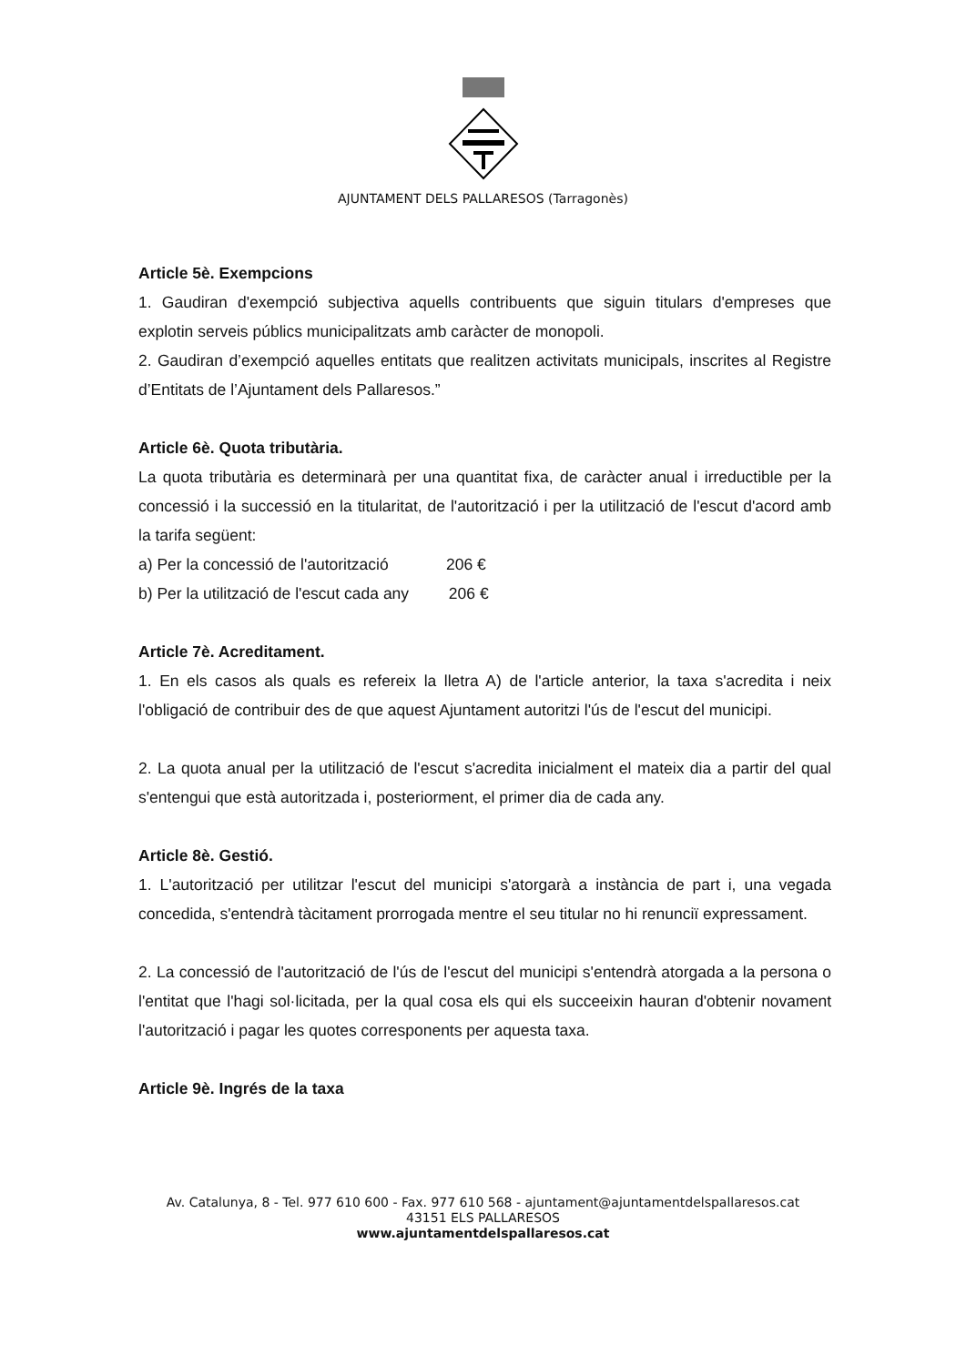AJUNTAMENT DELS PALLARESOS (Tarragonès)
Article 5è. Exempcions
1. Gaudiran d'exempció subjectiva aquells contribuents que siguin titulars d'empreses que explotin serveis públics municipalitzats amb caràcter de monopoli.
2. Gaudiran d’exempció aquelles entitats que realitzen activitats municipals, inscrites al Registre d’Entitats de l’Ajuntament dels Pallaresos.”
Article 6è. Quota tributària.
La quota tributària es determinarà per una quantitat fixa, de caràcter anual i irreductible per la concessió i la successió en la titularitat, de l'autorització i per la utilització de l'escut d'acord amb la tarifa següent:
a) Per la concessió de l'autorització 206 €
b) Per la utilització de l'escut cada any 206 €
Article 7è. Acreditament.
1. En els casos als quals es refereix la lletra A) de l'article anterior, la taxa s'acredita i neix l'obligació de contribuir des de que aquest Ajuntament autoritzi l'ús de l'escut del municipi.
2. La quota anual per la utilització de l'escut s'acredita inicialment el mateix dia a partir del qual s'entengui que està autoritzada i, posteriorment, el primer dia de cada any.
Article 8è. Gestió.
1. L'autorització per utilitzar l'escut del municipi s'atorgarà a instància de part i, una vegada concedida, s'entendrà tàcitament prorrogada mentre el seu titular no hi renunciï expressament.
2. La concessió de l'autorització de l'ús de l'escut del municipi s'entendrà atorgada a la persona o l'entitat que l'hagi sol·licitada, per la qual cosa els qui els succeeixin hauran d'obtenir novament l'autorització i pagar les quotes corresponents per aquesta taxa.
Article 9è. Ingrés de la taxa
Av. Catalunya, 8 - Tel. 977 610 600 - Fax. 977 610 568 - ajuntament@ajuntamentdelspallaresos.cat
43151 ELS PALLARESOS
www.ajuntamentdelspallaresos.cat